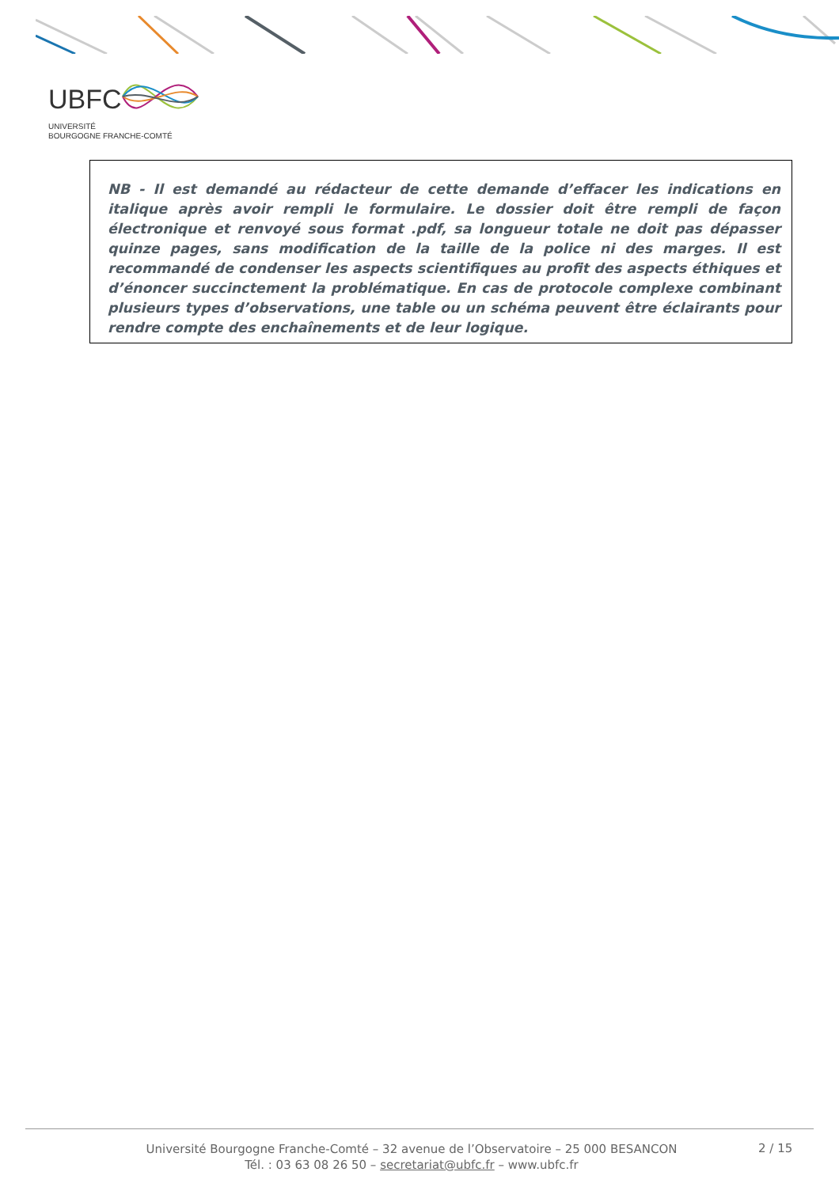UBFC
UNIVERSITÉ
BOURGOGNE FRANCHE-COMTÉ
NB - Il est demandé au rédacteur de cette demande d’effacer les indications en italique après avoir rempli le formulaire. Le dossier doit être rempli de façon électronique et renvoyé sous format .pdf, sa longueur totale ne doit pas dépasser quinze pages, sans modification de la taille de la police ni des marges. Il est recommandé de condenser les aspects scientifiques au profit des aspects éthiques et d’énoncer succinctement la problématique. En cas de protocole complexe combinant plusieurs types d’observations, une table ou un schéma peuvent être éclairants pour rendre compte des enchaînements et de leur logique.
Université Bourgogne Franche-Comté – 32 avenue de l’Observatoire – 25 000 BESANCON
Tél. : 03 63 08 26 50 – secretariat@ubfc.fr – www.ubfc.fr
2 / 15